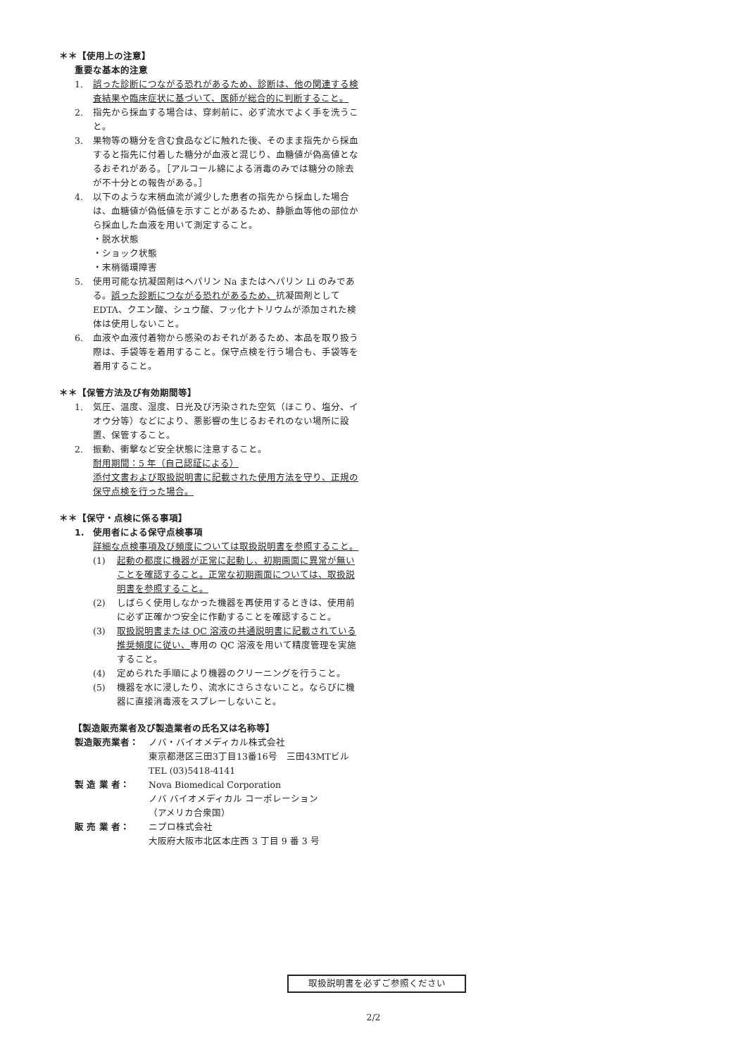＊＊【使用上の注意】
重要な基本的注意
1. 誤った診断につながる恐れがあるため、診断は、他の関連する検査結果や臨床症状に基づいて、医師が総合的に判断すること。
2. 指先から採血する場合は、穿刺前に、必ず流水でよく手を洗うこと。
3. 果物等の糖分を含む食品などに触れた後、そのまま指先から採血すると指先に付着した糖分が血液と混じり、血糖値が偽高値となるおそれがある。［アルコール綿による消毒のみでは糖分の除去が不十分との報告がある。］
4. 以下のような末梢血流が減少した患者の指先から採血した場合は、血糖値が偽低値を示すことがあるため、静脈血等他の部位から採血した血液を用いて測定すること。
・脱水状態
・ショック状態
・末梢循環障害
5. 使用可能な抗凝固剤はヘパリン Na またはヘパリン Li のみである。誤った診断につながる恐れがあるため、抗凝固剤としてEDTA、クエン酸、シュウ酸、フッ化ナトリウムが添加された検体は使用しないこと。
6. 血液や血液付着物から感染のおそれがあるため、本品を取り扱う際は、手袋等を着用すること。保守点検を行う場合も、手袋等を着用すること。
＊＊【保管方法及び有効期間等】
1. 気圧、温度、湿度、日光及び汚染された空気（ほこり、塩分、イオウ分等）などにより、悪影響の生じるおそれのない場所に設置、保管すること。
2. 振動、衝撃など安全状態に注意すること。
耐用期間：5 年（自己認証による）
添付文書および取扱説明書に記載された使用方法を守り、正規の保守点検を行った場合。
＊＊【保守・点検に係る事項】
1.　使用者による保守点検事項
詳細な点検事項及び頻度については取扱説明書を参照すること。
(1) 起動の都度に機器が正常に起動し、初期画面に異常が無いことを確認すること。正常な初期画面については、取扱説明書を参照すること。
(2) しばらく使用しなかった機器を再使用するときは、使用前に必ず正確かつ安全に作動することを確認すること。
(3) 取扱説明書または QC 溶液の共通説明書に記載されている推奨頻度に従い、専用の QC 溶液を用いて精度管理を実施すること。
(4) 定められた手順により機器のクリーニングを行うこと。
(5) 機器を水に浸したり、流水にさらさないこと。ならびに機器に直接消毒液をスプレーしないこと。
　　【製造販売業者及び製造業者の氏名又は名称等】
製造販売業者： ノバ・バイオメディカル株式会社
東京都港区三田3丁目13番16号　三田43MTビル
TEL (03)5418-4141
製 造 業 者： Nova Biomedical Corporation
ノバ バイオメディカル コーポレーション
（アメリカ合衆国）
販 売 業 者： ニプロ株式会社
大阪府大阪市北区本庄西 3 丁目 9 番 3 号
取扱説明書を必ずご参照ください
2/2